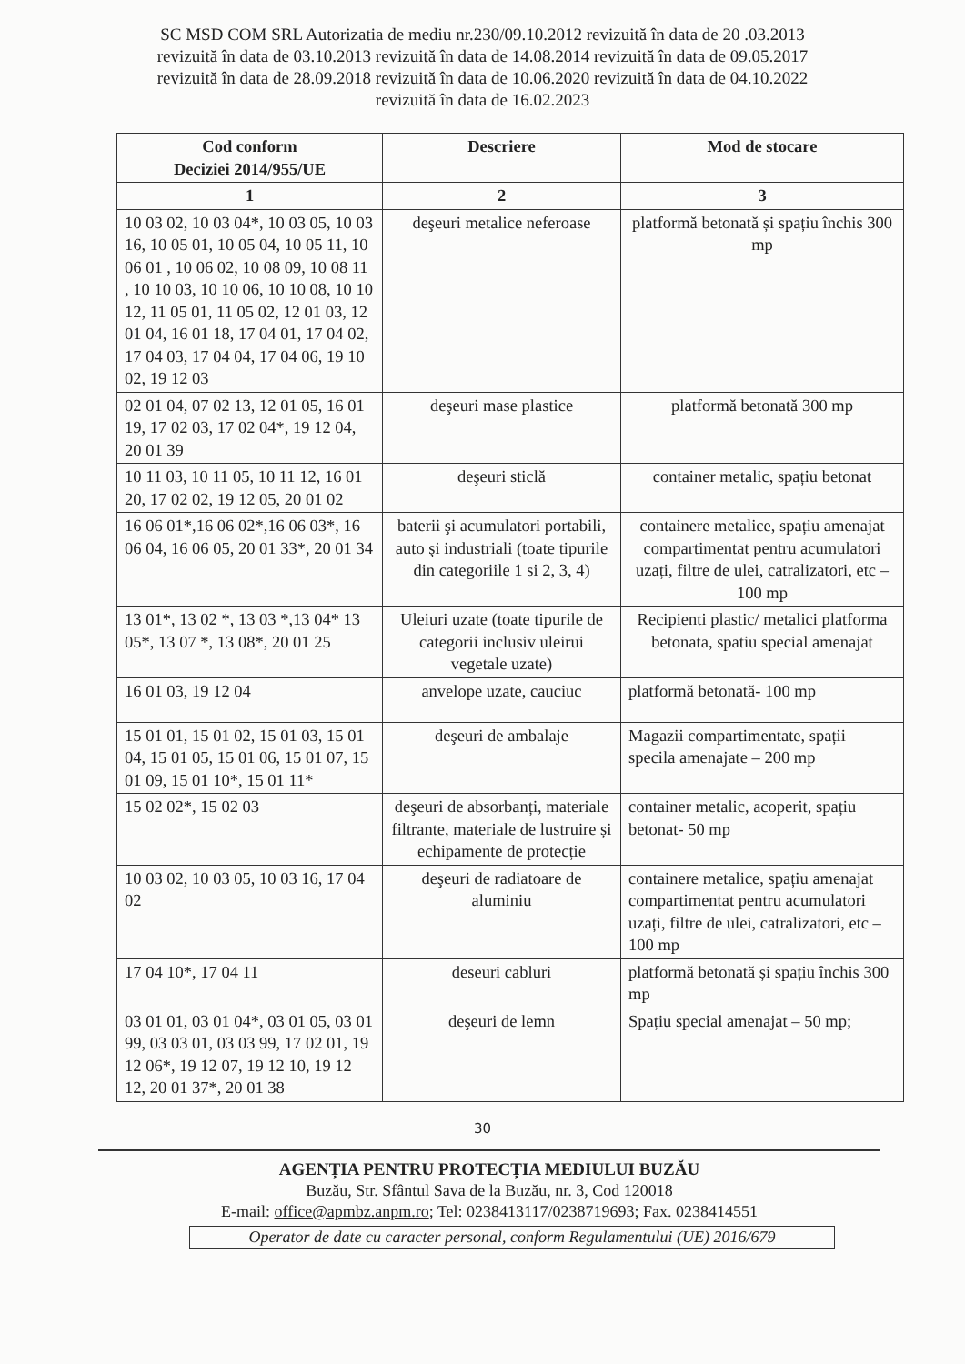SC MSD COM SRL Autorizatia de mediu nr.230/09.10.2012 revizuită în data de 20 .03.2013
revizuită în data de 03.10.2013 revizuită în data de 14.08.2014 revizuită în data de 09.05.2017
revizuită în data de 28.09.2018 revizuită în data de 10.06.2020 revizuită în data de 04.10.2022
revizuită în data de 16.02.2023
| Cod conform Deciziei 2014/955/UE | Descriere | Mod de stocare |
| --- | --- | --- |
| 1 | 2 | 3 |
| 10 03 02, 10 03 04*, 10 03 05, 10 03 16, 10 05 01, 10 05 04, 10 05 11, 10 06 01 , 10 06 02, 10 08 09, 10 08 11 , 10 10 03, 10 10 06, 10 10 08, 10 10 12, 11 05 01, 11 05 02, 12 01 03, 12 01 04, 16 01 18, 17 04 01, 17 04 02, 17 04 03, 17 04 04, 17 04 06, 19 10 02, 19 12 03 | deşeuri metalice neferoase | platformă betonată și spațiu închis 300 mp |
| 02 01 04, 07 02 13, 12 01 05, 16 01 19, 17 02 03, 17 02 04*, 19 12 04, 20 01 39 | deşeuri mase plastice | platformă betonată 300 mp |
| 10 11 03, 10 11 05, 10 11 12, 16 01 20, 17 02 02, 19 12 05, 20 01 02 | deşeuri sticlă | container metalic, spațiu betonat |
| 16 06 01*,16 06 02*,16 06 03*, 16 06 04, 16 06 05, 20 01 33*, 20 01 34 | baterii şi acumulatori portabili, auto şi industriali (toate tipurile din categoriile 1 si 2, 3, 4) | containere metalice, spațiu amenajat compartimentat pentru acumulatori uzați, filtre de ulei, catralizatori, etc – 100 mp |
| 13 01*, 13 02 *, 13 03 *,13 04* 13 05*, 13 07 *, 13 08*, 20 01 25 | Uleiuri uzate (toate tipurile de categorii inclusiv uleirui vegetale uzate) | Recipienti plastic/ metalici platforma betonata, spatiu special amenajat |
| 16 01 03, 19 12 04 | anvelope uzate, cauciuc | platformă betonată- 100 mp |
| 15 01 01, 15 01 02, 15 01 03, 15 01 04, 15 01 05, 15 01 06, 15 01 07, 15 01 09, 15 01 10*, 15 01 11* | deşeuri de ambalaje | Magazii compartimentate, spații specila amenajate – 200 mp |
| 15 02 02*, 15 02 03 | deşeuri de absorbanți, materiale filtrante, materiale de lustruire și echipamente de protecție | container metalic, acoperit, spațiu betonat- 50 mp |
| 10 03 02, 10 03 05, 10 03 16, 17 04 02 | deşeuri de radiatoare de aluminiu | containere metalice, spațiu amenajat compartimentat pentru acumulatori uzați, filtre de ulei, catralizatori, etc – 100 mp |
| 17 04 10*, 17 04 11 | deseuri cabluri | platformă betonată și spațiu închis 300 mp |
| 03 01 01, 03 01 04*, 03 01 05, 03 01 99, 03 03 01, 03 03 99, 17 02 01, 19 12 06*, 19 12 07, 19 12 10, 19 12 12, 20 01 37*, 20 01 38 | deşeuri de lemn | Spațiu special amenajat – 50 mp; |
30
AGENȚIA PENTRU PROTECȚIA MEDIULUI BUZĂU
Buzău, Str. Sfântul Sava de la Buzău, nr. 3, Cod 120018
E-mail: office@apmbz.anpm.ro; Tel: 0238413117/0238719693; Fax. 0238414551
Operator de date cu caracter personal, conform Regulamentului (UE) 2016/679